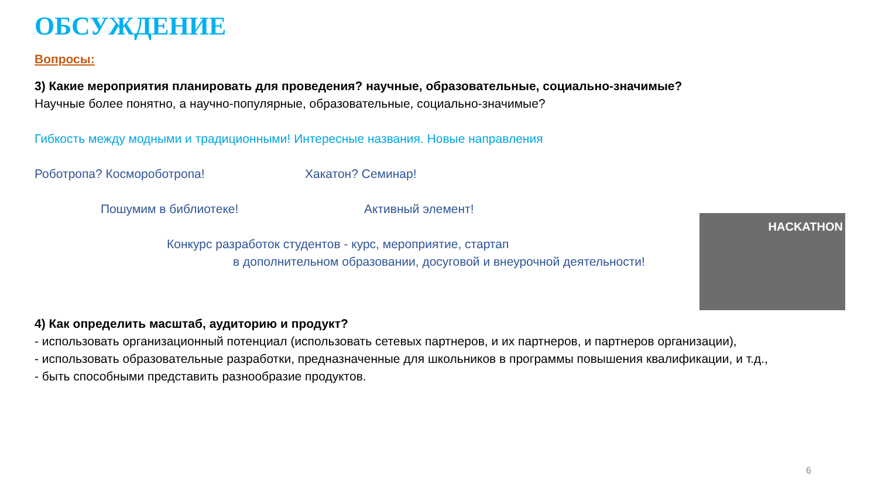ОБСУЖДЕНИЕ
Вопросы:
3) Какие мероприятия планировать для проведения? научные, образовательные, социально-значимые?
Научные более понятно, а научно-популярные, образовательные, социально-значимые?
Гибкость между модными и традиционными! Интересные названия. Новые направления
Роботропа? Космороботропа! Хакатон? Семинар!
Пошумим в библиотеке! Активный элемент!
Конкурс разработок студентов - курс, мероприятие, стартап
в дополнительном образовании, досуговой и внеурочной деятельности!
4) Как определить масштаб, аудиторию и продукт?
- использовать организационный потенциал (использовать сетевых партнеров, и их партнеров, и партнеров организации),
- использовать образовательные разработки, предназначенные для школьников в программы повышения квалификации, и т.д.,
- быть способными представить разнообразие продуктов.
HACKATHON
6